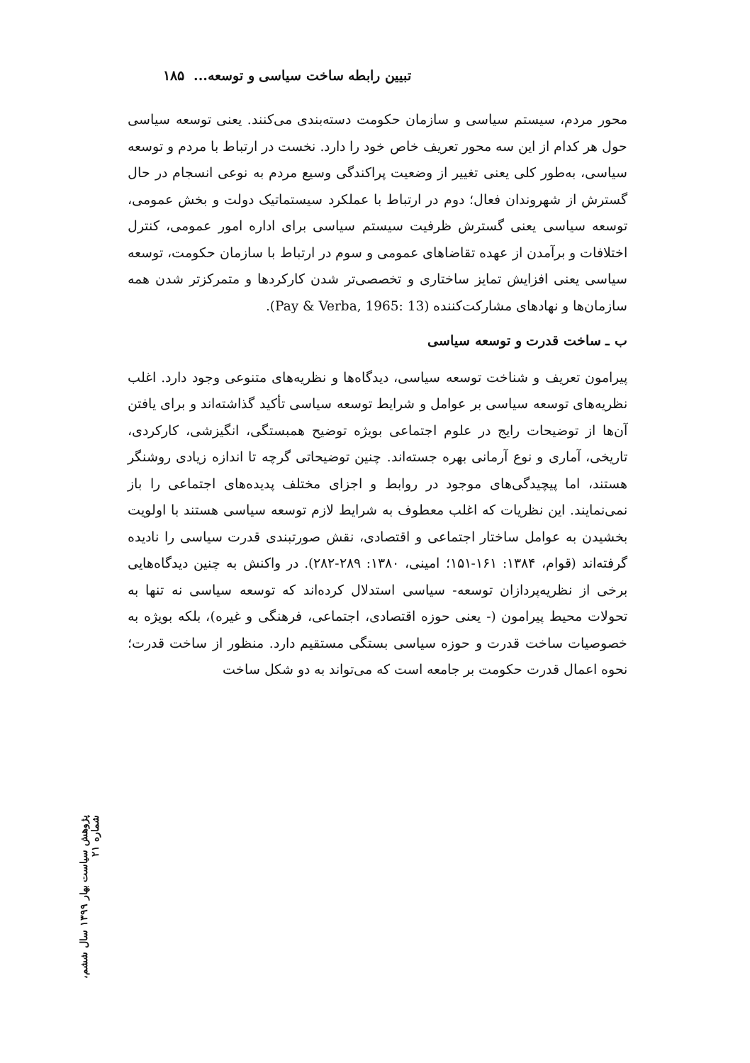تبیین رابطه ساخت سیاسی و توسعه... ۱۸۵
محور مردم، سیستم سیاسی و سازمان حکومت دسته‌بندی می‌کنند. یعنی توسعه سیاسی حول هر کدام از این سه محور تعریف خاص خود را دارد. نخست در ارتباط با مردم و توسعه سیاسی، به‌طور کلی یعنی تغییر از وضعیت پراکندگی وسیع مردم به نوعی انسجام در حال گسترش از شهروندان فعال؛ دوم در ارتباط با عملکرد سیستماتیک دولت و بخش عمومی، توسعه سیاسی یعنی گسترش ظرفیت سیستم سیاسی برای اداره امور عمومی، کنترل اختلافات و برآمدن از عهده تقاضاهای عمومی و سوم در ارتباط با سازمان حکومت، توسعه سیاسی یعنی افزایش تمایز ساختاری و تخصصی‌تر شدن کارکردها و متمرکزتر شدن همه سازمان‌ها و نهادهای مشارکت‌کننده (Pay & Verba, 1965: 13).
ب ـ ساخت قدرت و توسعه سیاسی
پیرامون تعریف و شناخت توسعه سیاسی، دیدگاه‌ها و نظریه‌های متنوعی وجود دارد. اغلب نظریه‌های توسعه سیاسی بر عوامل و شرایط توسعه سیاسی تأکید گذاشته‌اند و برای یافتن آن‌ها از توضیحات رایج در علوم اجتماعی بویژه توضیح همبستگی، انگیزشی، کارکردی، تاریخی، آماری و نوع آرمانی بهره جسته‌اند. چنین توضیحاتی گرچه تا اندازه زیادی روشنگر هستند، اما پیچیدگی‌های موجود در روابط و اجزای مختلف پدیده‌های اجتماعی را باز نمی‌نمایند. این نظریات که اغلب معطوف به شرایط لازم توسعه سیاسی هستند با اولویت بخشیدن به عوامل ساختار اجتماعی و اقتصادی، نقش صورتبندی قدرت سیاسی را نادیده گرفته‌اند (قوام، ۱۳۸۴: ۱۶۱-۱۵۱؛ امینی، ۱۳۸۰: ۲۸۹-۲۸۲). در واکنش به چنین دیدگاه‌هایی برخی از نظریه‌پردازان توسعه- سیاسی استدلال کرده‌اند که توسعه سیاسی نه تنها به تحولات محیط پیرامون (- یعنی حوزه اقتصادی، اجتماعی، فرهنگی و غیره)، بلکه بویژه به خصوصیات ساخت قدرت و حوزه سیاسی بستگی مستقیم دارد. منظور از ساخت قدرت؛ نحوه اعمال قدرت حکومت بر جامعه است که می‌تواند به دو شکل ساخت
پژوهش سیاست بهار ۱۳۹۹ سال ششم، شماره ۲۱